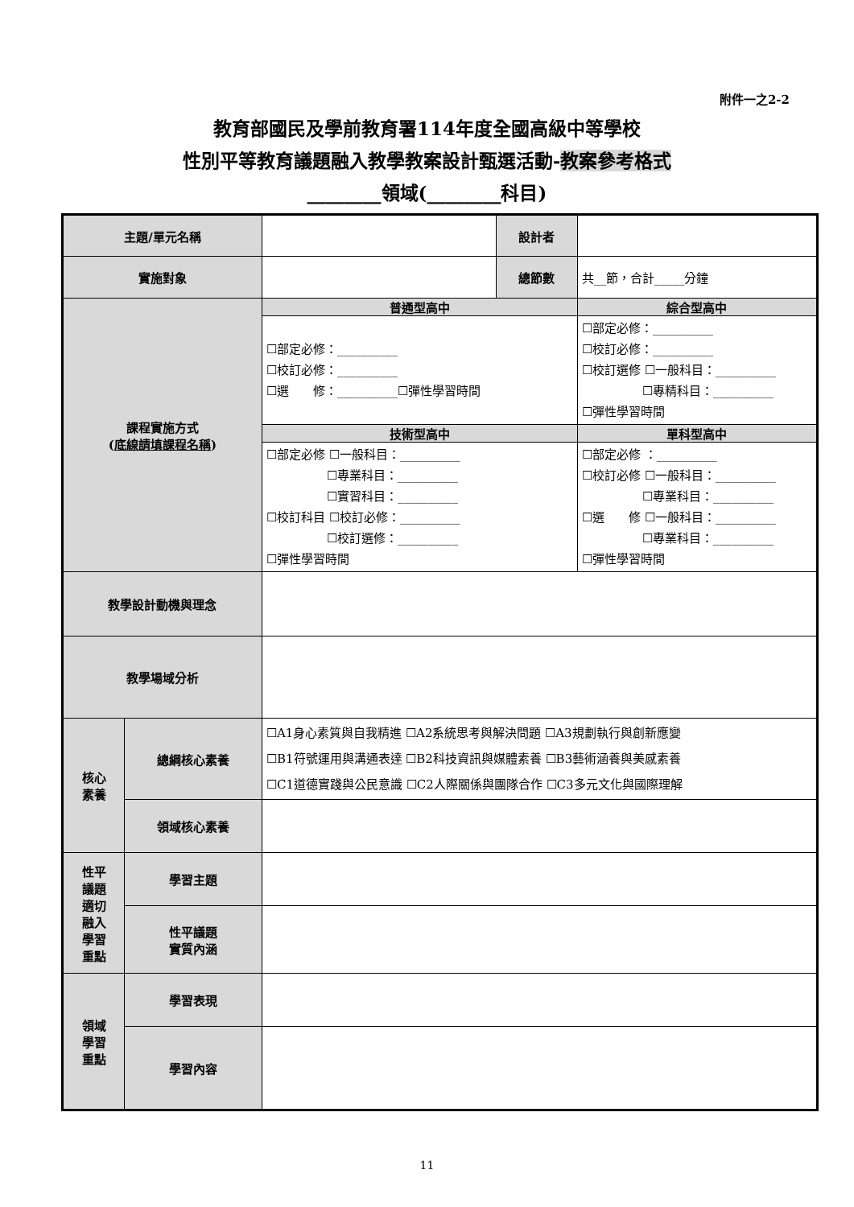附件一之2-2
教育部國民及學前教育署114年度全國高級中等學校
性別平等教育議題融入教學教案設計甄選活動-教案參考格式
________領域(________科目)
| 主題/單元名稱 | | | 設計者 | |
| 實施對象 | | | 總節數 | 共__節，合計_____分鐘 |
| 課程實施方式 ( 底線請填課程名稱 ) | | 普通型高中 | | 綜合型高中 |
| | | ☐部定必修：__________ ☐校訂必修：__________ ☐選 修：__________☐彈性學習時間 | | ☐部定必修：__________ ☐校訂必修：__________ ☐校訂選修 ☐一般科目：__________ ☐專精科目：__________ ☐彈性學習時間 |
| | | 技術型高中 | | 單科型高中 |
| | | ☐部定必修 ☐一般科目：__________ ☐專業科目：__________ ☐實習科目：__________ ☐校訂科目 ☐校訂必修：__________ ☐校訂選修：__________ ☐彈性學習時間 | | ☐部定必修 ：__________ ☐校訂必修 ☐一般科目：__________ ☐專業科目：__________ ☐選 修 ☐一般科目：__________ ☐專業科目：__________ ☐彈性學習時間 |
| 教學設計動機與理念 | | | | |
| 教學場域分析 | | | | |
| 核心 素養 | 總綱核心素養 | ☐A1身心素質與自我精進 ☐A2系統思考與解決問題 ☐A3規劃執行與創新應變 ☐B1符號運用與溝通表達 ☐B2科技資訊與媒體素養 ☐B3藝術涵養與美感素養 ☐C1道德實踐與公民意識 ☐C2人際關係與團隊合作 ☐C3多元文化與國際理解 | | |
| | 領域核心素養 | | | |
| 性平 議題 適切 融入 學習 重點 | 學習主題 | | | |
| | 性平議題 實質內涵 | | | |
| 領域 學習 重點 | 學習表現 | | | |
| | 學習內容 | | | |
11